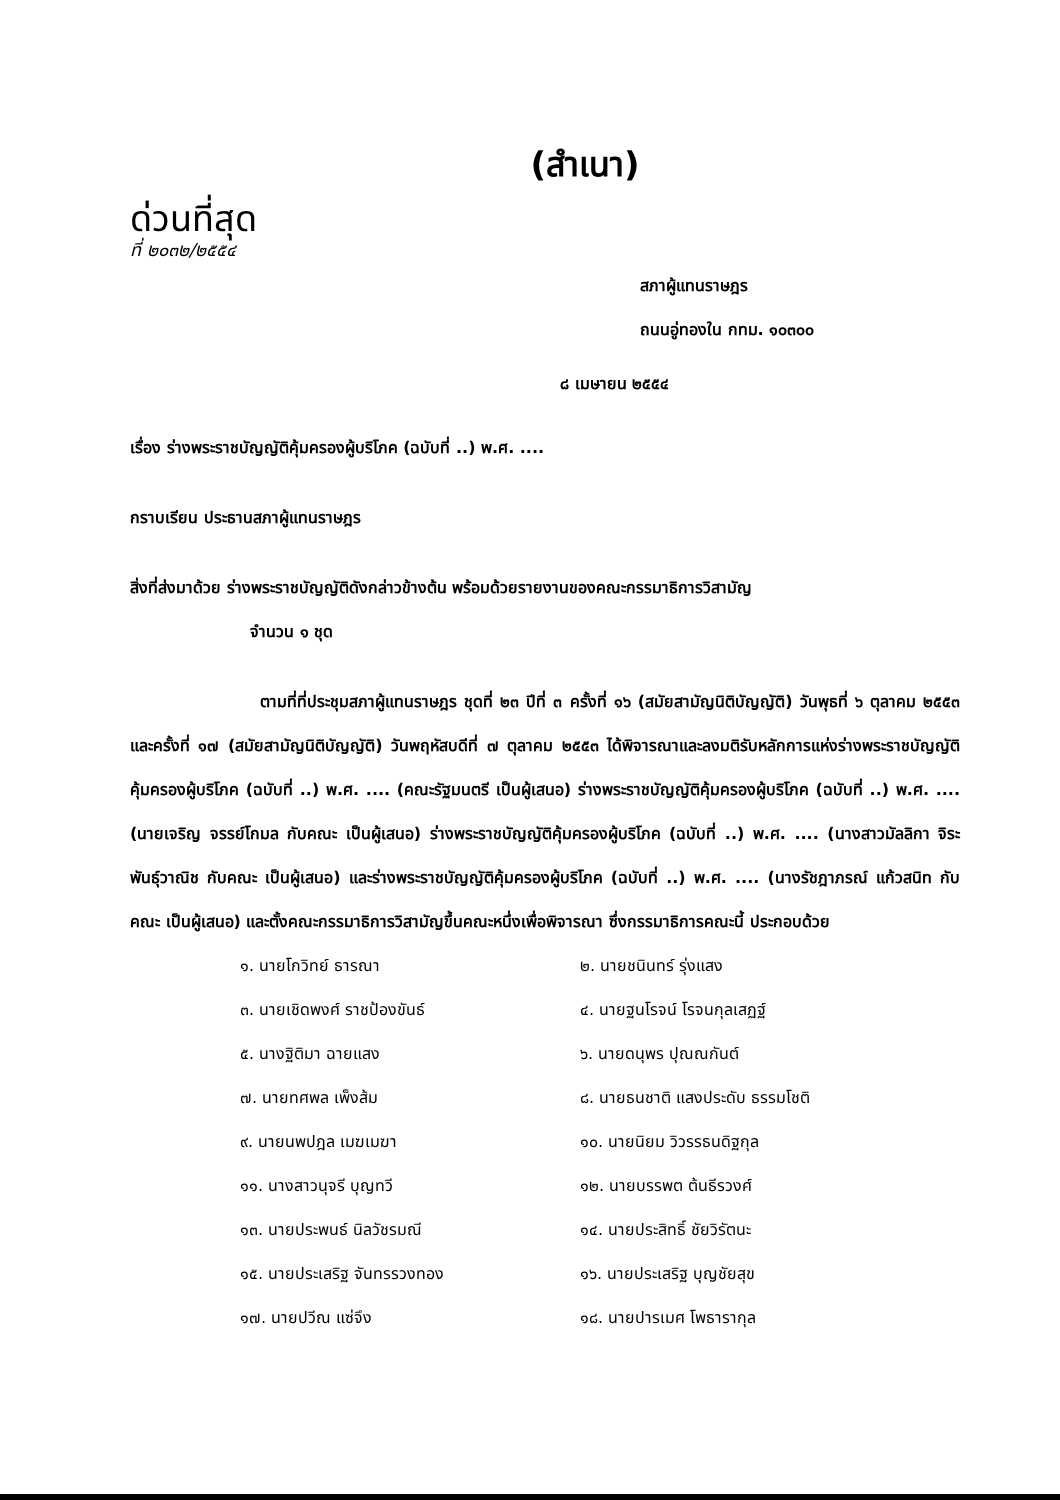(สำเนา)
ด่วนที่สุด
ที่ ๒๐๓๒/๒๕๕๔
สภาผู้แทนราษฎร
ถนนอู่ทองใน กทม. ๑๐๓๐๐
๘ เมษายน ๒๕๕๔
เรื่อง ร่างพระราชบัญญัติคุ้มครองผู้บริโภค (ฉบับที่ ..) พ.ศ. ....
กราบเรียน ประธานสภาผู้แทนราษฎร
สิ่งที่ส่งมาด้วย ร่างพระราชบัญญัติดังกล่าวข้างต้น พร้อมด้วยรายงานของคณะกรรมาธิการวิสามัญ
จำนวน ๑ ชุด
ตามที่ที่ประชุมสภาผู้แทนราษฎร ชุดที่ ๒๓ ปีที่ ๓ ครั้งที่ ๑๖ (สมัยสามัญนิติบัญญัติ) วันพุธที่ ๖ ตุลาคม ๒๕๕๓ และครั้งที่ ๑๗ (สมัยสามัญนิติบัญญัติ) วันพฤหัสบดีที่ ๗ ตุลาคม ๒๕๕๓ ได้พิจารณาและลงมติรับหลักการแห่งร่างพระราชบัญญัติคุ้มครองผู้บริโภค (ฉบับที่ ..) พ.ศ. .... (คณะรัฐมนตรี เป็นผู้เสนอ) ร่างพระราชบัญญัติคุ้มครองผู้บริโภค (ฉบับที่ ..) พ.ศ. .... (นายเจริญ จรรย์โกมล กับคณะ เป็นผู้เสนอ) ร่างพระราชบัญญัติคุ้มครองผู้บริโภค (ฉบับที่ ..) พ.ศ. .... (นางสาวมัลลิกา จิระพันธุ์วาณิช กับคณะ เป็นผู้เสนอ) และร่างพระราชบัญญัติคุ้มครองผู้บริโภค (ฉบับที่ ..) พ.ศ. .... (นางรัชฎาภรณ์ แก้วสนิท กับคณะ เป็นผู้เสนอ) และตั้งคณะกรรมาธิการวิสามัญขึ้นคณะหนึ่งเพื่อพิจารณา ซึ่งกรรมาธิการคณะนี้ ประกอบด้วย
๑. นายโกวิทย์ ธารณา
๒. นายชนินทร์ รุ่งแสง
๓. นายเชิดพงศ์ ราชป้องขันธ์
๔. นายฐนโรจน์ โรจนกุลเสฏฐ์
๕. นางฐิติมา ฉายแสง
๖. นายดนุพร ปุณณกันต์
๗. นายทศพล เพ็งส้ม
๘. นายธนชาติ แสงประดับ ธรรมโชติ
๙. นายนพปฎล เมฆเมฆา
๑๐. นายนิยม วิวรรธนดิฐกุล
๑๑. นางสาวนุจรี บุญทวี
๑๒. นายบรรพต ต้นธีรวงศ์
๑๓. นายประพนธ์ นิลวัชรมณี
๑๔. นายประสิทธิ์ ชัยวิรัตนะ
๑๕. นายประเสริฐ จันทรรวงทอง
๑๖. นายประเสริฐ บุญชัยสุข
๑๗. นายปวีณ แซ่จึง
๑๘. นายปารเมศ โพธารากุล